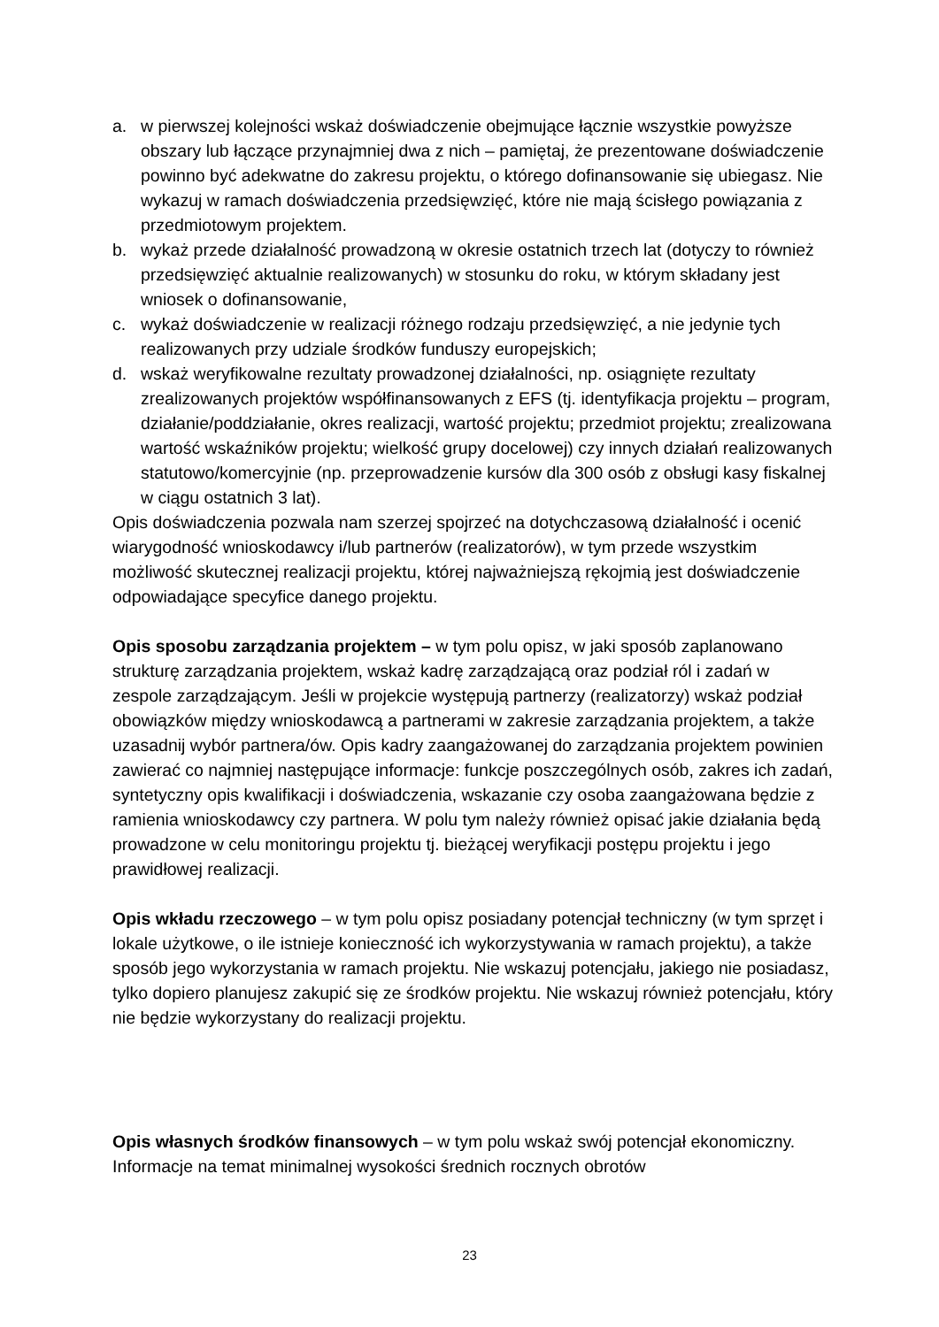a. w pierwszej kolejności wskaż doświadczenie obejmujące łącznie wszystkie powyższe obszary lub łączące przynajmniej dwa z nich – pamiętaj, że prezentowane doświadczenie powinno być adekwatne do zakresu projektu, o którego dofinansowanie się ubiegasz. Nie wykazuj w ramach doświadczenia przedsięwzięć, które nie mają ścisłego powiązania z przedmiotowym projektem.
b. wykaż przede działalność prowadzoną w okresie ostatnich trzech lat (dotyczy to również przedsięwzięć aktualnie realizowanych) w stosunku do roku, w którym składany jest wniosek o dofinansowanie,
c. wykaż doświadczenie w realizacji różnego rodzaju przedsięwzięć, a nie jedynie tych realizowanych przy udziale środków funduszy europejskich;
d. wskaż weryfikowalne rezultaty prowadzonej działalności, np. osiągnięte rezultaty zrealizowanych projektów współfinansowanych z EFS (tj. identyfikacja projektu – program, działanie/poddziałanie, okres realizacji, wartość projektu; przedmiot projektu; zrealizowana wartość wskaźników projektu; wielkość grupy docelowej) czy innych działań realizowanych statutowo/komercyjnie (np. przeprowadzenie kursów dla 300 osób z obsługi kasy fiskalnej w ciągu ostatnich 3 lat).
Opis doświadczenia pozwala nam szerzej spojrzeć na dotychczasową działalność i ocenić wiarygodność wnioskodawcy i/lub partnerów (realizatorów), w tym przede wszystkim możliwość skutecznej realizacji projektu, której najważniejszą rękojmią jest doświadczenie odpowiadające specyfice danego projektu.
Opis sposobu zarządzania projektem – w tym polu opisz, w jaki sposób zaplanowano strukturę zarządzania projektem, wskaż kadrę zarządzającą oraz podział ról i zadań w zespole zarządzającym. Jeśli w projekcie występują partnerzy (realizatorzy) wskaż podział obowiązków między wnioskodawcą a partnerami w zakresie zarządzania projektem, a także uzasadnij wybór partnera/ów. Opis kadry zaangażowanej do zarządzania projektem powinien zawierać co najmniej następujące informacje: funkcje poszczególnych osób, zakres ich zadań, syntetyczny opis kwalifikacji i doświadczenia, wskazanie czy osoba zaangażowana będzie z ramienia wnioskodawcy czy partnera. W polu tym należy również opisać jakie działania będą prowadzone w celu monitoringu projektu tj. bieżącej weryfikacji postępu projektu i jego prawidłowej realizacji.
Opis wkładu rzeczowego – w tym polu opisz posiadany potencjał techniczny (w tym sprzęt i lokale użytkowe, o ile istnieje konieczność ich wykorzystywania w ramach projektu), a także sposób jego wykorzystania w ramach projektu. Nie wskazuj potencjału, jakiego nie posiadasz, tylko dopiero planujesz zakupić się ze środków projektu. Nie wskazuj również potencjału, który nie będzie wykorzystany do realizacji projektu.
Opis własnych środków finansowych – w tym polu wskaż swój potencjał ekonomiczny. Informacje na temat minimalnej wysokości średnich rocznych obrotów
23